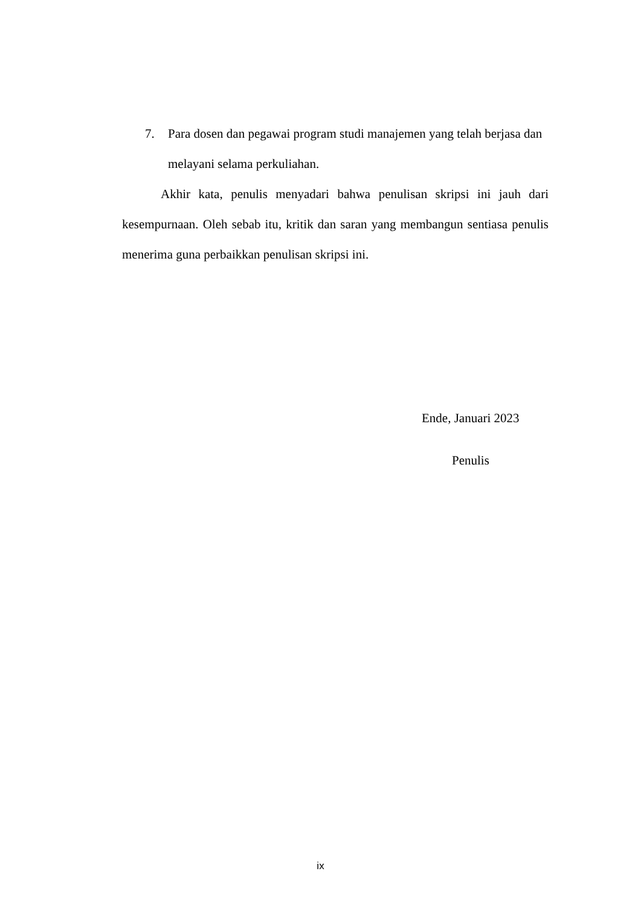7. Para dosen dan pegawai program studi manajemen yang telah berjasa dan melayani selama perkuliahan.
Akhir kata, penulis menyadari bahwa penulisan skripsi ini jauh dari kesempurnaan. Oleh sebab itu, kritik dan saran yang membangun sentiasa penulis menerima guna perbaikkan penulisan skripsi ini.
Ende, Januari 2023
Penulis
ix